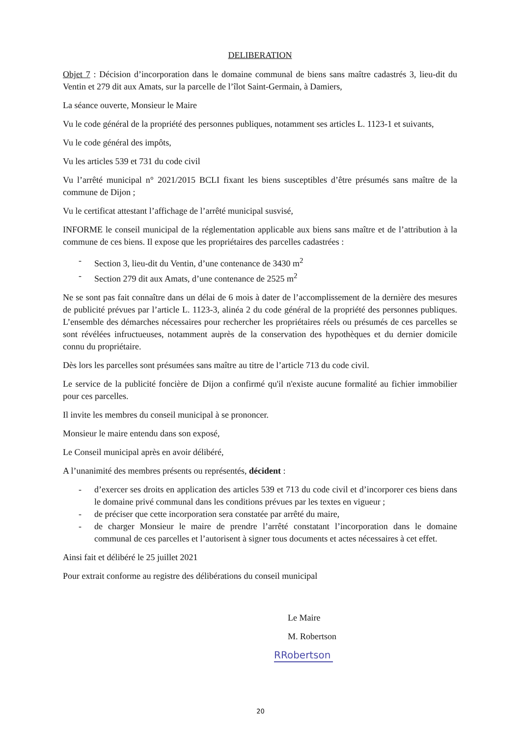DELIBERATION
Objet 7 : Décision d’incorporation dans le domaine communal de biens sans maître cadastrés 3, lieu-dit du Ventin et 279 dit aux Amats, sur la parcelle de l’îlot Saint-Germain, à Damiers,
La séance ouverte, Monsieur le Maire
Vu le code général de la propriété des personnes publiques, notamment ses articles L. 1123-1 et suivants,
Vu le code général des impôts,
Vu les articles 539 et 731 du code civil
Vu l’arrêté municipal n° 2021/2015 BCLI fixant les biens susceptibles d’être présumés sans maître de la commune de Dijon ;
Vu le certificat attestant l’affichage de l’arrêté municipal susvisé,
INFORME le conseil municipal de la réglementation applicable aux biens sans maître et de l’attribution à la commune de ces biens. Il expose que les propriétaires des parcelles cadastrées :
- Section 3, lieu-dit du Ventin, d’une contenance de 3430 m<sup>2</sup>
- Section 279 dit aux Amats, d’une contenance de 2525 m<sup>2</sup>
Ne se sont pas fait connaître dans un délai de 6 mois à dater de l’accomplissement de la dernière des mesures de publicité prévues par l’article L. 1123-3, alinéa 2 du code général de la propriété des personnes publiques. L’ensemble des démarches nécessaires pour rechercher les propriétaires réels ou présumés de ces parcelles se sont révélées infructueuses, notamment auprès de la conservation des hypothèques et du dernier domicile connu du propriétaire.
Dès lors les parcelles sont présumées sans maître au titre de l’article 713 du code civil.
Le service de la publicité foncière de Dijon a confirmé qu'il n'existe aucune formalité au fichier immobilier pour ces parcelles.
Il invite les membres du conseil municipal à se prononcer.
Monsieur le maire entendu dans son exposé,
Le Conseil municipal après en avoir délibéré,
A l’unanimité des membres présents ou représentés, décident :
- d’exercer ses droits en application des articles 539 et 713 du code civil et d’incorporer ces biens dans le domaine privé communal dans les conditions prévues par les textes en vigueur ;
- de préciser que cette incorporation sera constatée par arrêté du maire,
- de charger Monsieur le maire de prendre l’arrêté constatant l’incorporation dans le domaine communal de ces parcelles et l’autorisent à signer tous documents et actes nécessaires à cet effet.
Ainsi fait et délibéré le 25 juillet 2021
Pour extrait conforme au registre des délibérations du conseil municipal
Le Maire
M. Robertson
RRobertson
20